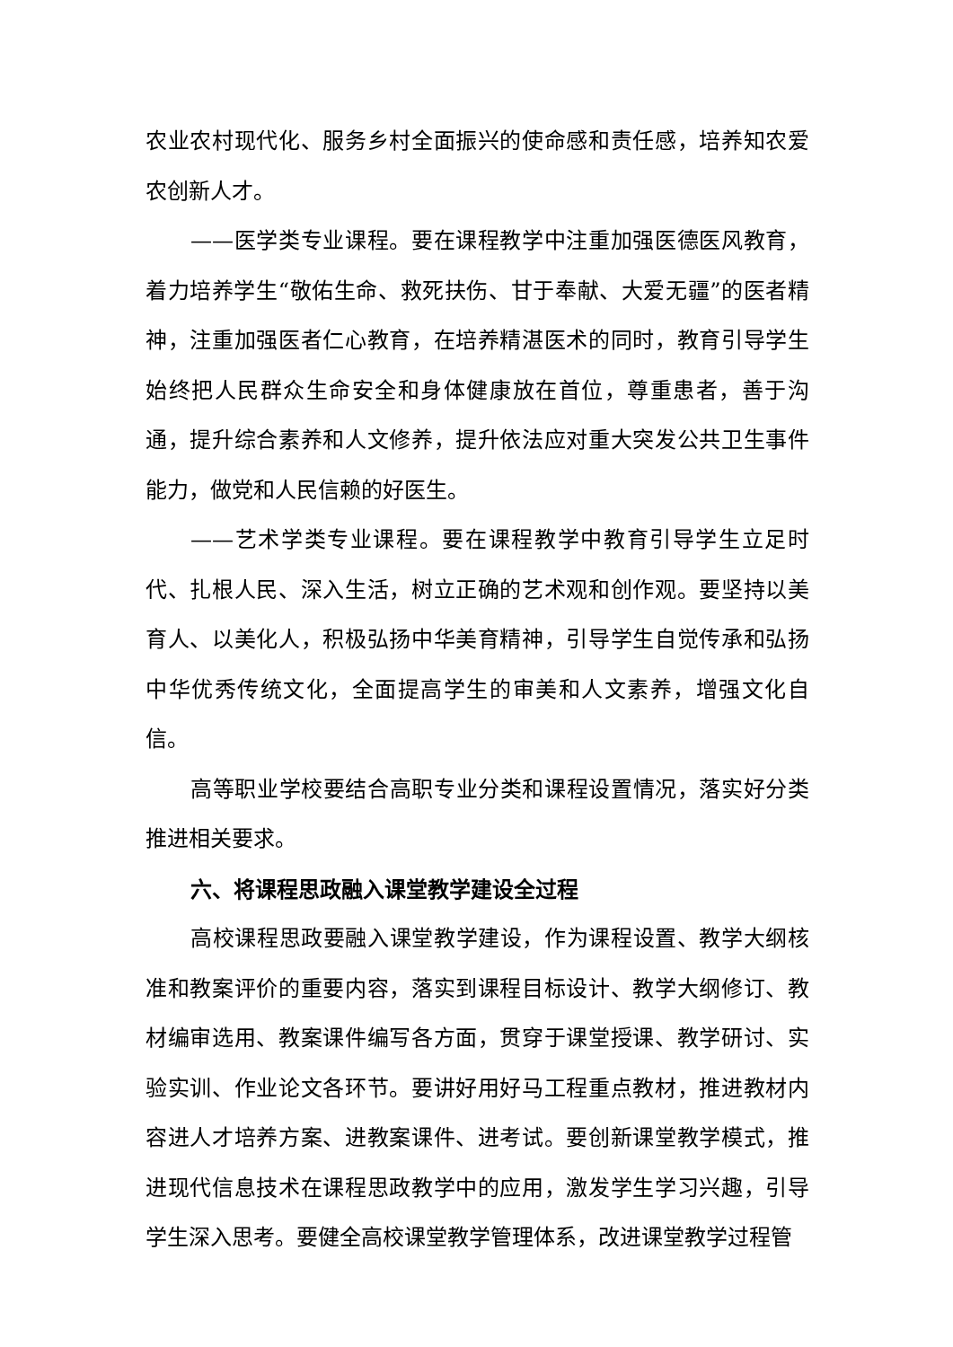农业农村现代化、服务乡村全面振兴的使命感和责任感，培养知农爱农创新人才。
——医学类专业课程。要在课程教学中注重加强医德医风教育，着力培养学生“敬佑生命、救死扶伤、甘于奉献、大爱无疆”的医者精神，注重加强医者仁心教育，在培养精湛医术的同时，教育引导学生始终把人民群众生命安全和身体健康放在首位，尊重患者，善于沟通，提升综合素养和人文修养，提升依法应对重大突发公共卫生事件能力，做党和人民信赖的好医生。
——艺术学类专业课程。要在课程教学中教育引导学生立足时代、扎根人民、深入生活，树立正确的艺术观和创作观。要坚持以美育人、以美化人，积极弘扬中华美育精神，引导学生自觉传承和弘扬中华优秀传统文化，全面提高学生的审美和人文素养，增强文化自信。
高等职业学校要结合高职专业分类和课程设置情况，落实好分类推进相关要求。
六、将课程思政融入课堂教学建设全过程
高校课程思政要融入课堂教学建设，作为课程设置、教学大纲核准和教案评价的重要内容，落实到课程目标设计、教学大纲修订、教材编审选用、教案课件编写各方面，贯穿于课堂授课、教学研讨、实验实训、作业论文各环节。要讲好用好马工程重点教材，推进教材内容进人才培养方案、进教案课件、进考试。要创新课堂教学模式，推进现代信息技术在课程思政教学中的应用，激发学生学习兴趣，引导学生深入思考。要健全高校课堂教学管理体系，改进课堂教学过程管